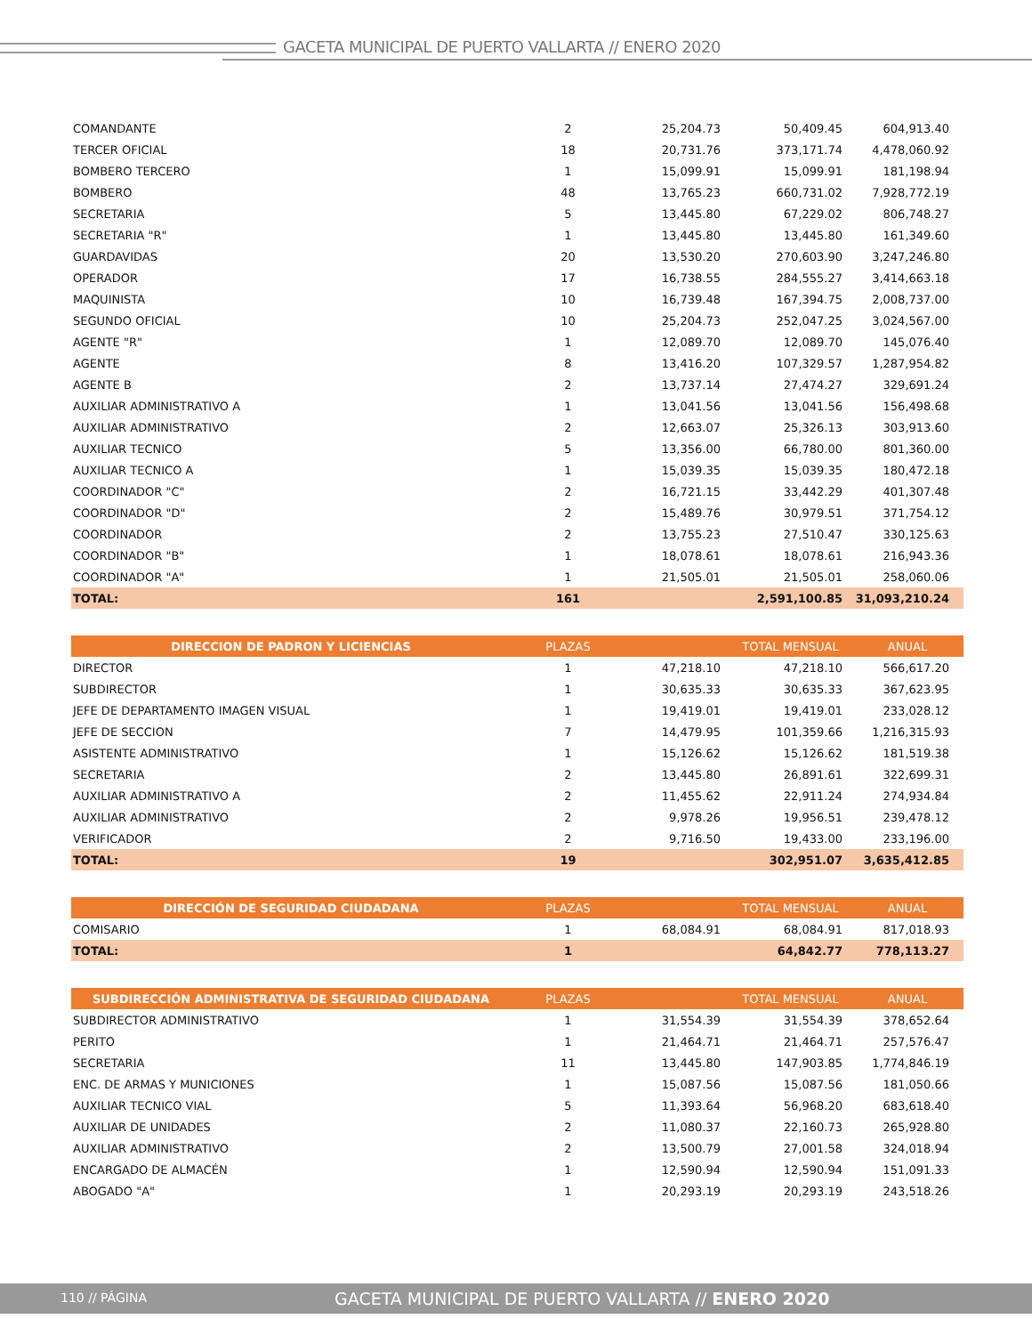GACETA MUNICIPAL DE PUERTO VALLARTA // ENERO 2020
| COMANDANTE | 2 | 25,204.73 | 50,409.45 | 604,913.40 |
| TERCER OFICIAL | 18 | 20,731.76 | 373,171.74 | 4,478,060.92 |
| BOMBERO TERCERO | 1 | 15,099.91 | 15,099.91 | 181,198.94 |
| BOMBERO | 48 | 13,765.23 | 660,731.02 | 7,928,772.19 |
| SECRETARIA | 5 | 13,445.80 | 67,229.02 | 806,748.27 |
| SECRETARIA "R" | 1 | 13,445.80 | 13,445.80 | 161,349.60 |
| GUARDAVIDAS | 20 | 13,530.20 | 270,603.90 | 3,247,246.80 |
| OPERADOR | 17 | 16,738.55 | 284,555.27 | 3,414,663.18 |
| MAQUINISTA | 10 | 16,739.48 | 167,394.75 | 2,008,737.00 |
| SEGUNDO OFICIAL | 10 | 25,204.73 | 252,047.25 | 3,024,567.00 |
| AGENTE "R" | 1 | 12,089.70 | 12,089.70 | 145,076.40 |
| AGENTE | 8 | 13,416.20 | 107,329.57 | 1,287,954.82 |
| AGENTE B | 2 | 13,737.14 | 27,474.27 | 329,691.24 |
| AUXILIAR ADMINISTRATIVO A | 1 | 13,041.56 | 13,041.56 | 156,498.68 |
| AUXILIAR ADMINISTRATIVO | 2 | 12,663.07 | 25,326.13 | 303,913.60 |
| AUXILIAR TECNICO | 5 | 13,356.00 | 66,780.00 | 801,360.00 |
| AUXILIAR TECNICO A | 1 | 15,039.35 | 15,039.35 | 180,472.18 |
| COORDINADOR "C" | 2 | 16,721.15 | 33,442.29 | 401,307.48 |
| COORDINADOR "D" | 2 | 15,489.76 | 30,979.51 | 371,754.12 |
| COORDINADOR | 2 | 13,755.23 | 27,510.47 | 330,125.63 |
| COORDINADOR "B" | 1 | 18,078.61 | 18,078.61 | 216,943.36 |
| COORDINADOR "A" | 1 | 21,505.01 | 21,505.01 | 258,060.06 |
| TOTAL: | 161 | | 2,591,100.85 | 31,093,210.24 |
| DIRECCION DE PADRON Y LICIENCIAS | PLAZAS | | TOTAL MENSUAL | ANUAL |
| --- | --- | --- | --- | --- |
| DIRECTOR | 1 | 47,218.10 | 47,218.10 | 566,617.20 |
| SUBDIRECTOR | 1 | 30,635.33 | 30,635.33 | 367,623.95 |
| JEFE DE DEPARTAMENTO IMAGEN VISUAL | 1 | 19,419.01 | 19,419.01 | 233,028.12 |
| JEFE DE SECCION | 7 | 14,479.95 | 101,359.66 | 1,216,315.93 |
| ASISTENTE ADMINISTRATIVO | 1 | 15,126.62 | 15,126.62 | 181,519.38 |
| SECRETARIA | 2 | 13,445.80 | 26,891.61 | 322,699.31 |
| AUXILIAR ADMINISTRATIVO A | 2 | 11,455.62 | 22,911.24 | 274,934.84 |
| AUXILIAR ADMINISTRATIVO | 2 | 9,978.26 | 19,956.51 | 239,478.12 |
| VERIFICADOR | 2 | 9,716.50 | 19,433.00 | 233,196.00 |
| TOTAL: | 19 | | 302,951.07 | 3,635,412.85 |
| DIRECCIÓN DE SEGURIDAD CIUDADANA | PLAZAS | | TOTAL MENSUAL | ANUAL |
| --- | --- | --- | --- | --- |
| COMISARIO | 1 | 68,084.91 | 68,084.91 | 817,018.93 |
| TOTAL: | 1 | | 64,842.77 | 778,113.27 |
| SUBDIRECCIÓN ADMINISTRATIVA DE SEGURIDAD CIUDADANA | PLAZAS | | TOTAL MENSUAL | ANUAL |
| --- | --- | --- | --- | --- |
| SUBDIRECTOR ADMINISTRATIVO | 1 | 31,554.39 | 31,554.39 | 378,652.64 |
| PERITO | 1 | 21,464.71 | 21,464.71 | 257,576.47 |
| SECRETARIA | 11 | 13,445.80 | 147,903.85 | 1,774,846.19 |
| ENC. DE ARMAS Y MUNICIONES | 1 | 15,087.56 | 15,087.56 | 181,050.66 |
| AUXILIAR TECNICO VIAL | 5 | 11,393.64 | 56,968.20 | 683,618.40 |
| AUXILIAR DE UNIDADES | 2 | 11,080.37 | 22,160.73 | 265,928.80 |
| AUXILIAR ADMINISTRATIVO | 2 | 13,500.79 | 27,001.58 | 324,018.94 |
| ENCARGADO DE ALMACÉN | 1 | 12,590.94 | 12,590.94 | 151,091.33 |
| ABOGADO "A" | 1 | 20,293.19 | 20,293.19 | 243,518.26 |
110 // PÁGINA
GACETA MUNICIPAL DE PUERTO VALLARTA // ENERO 2020